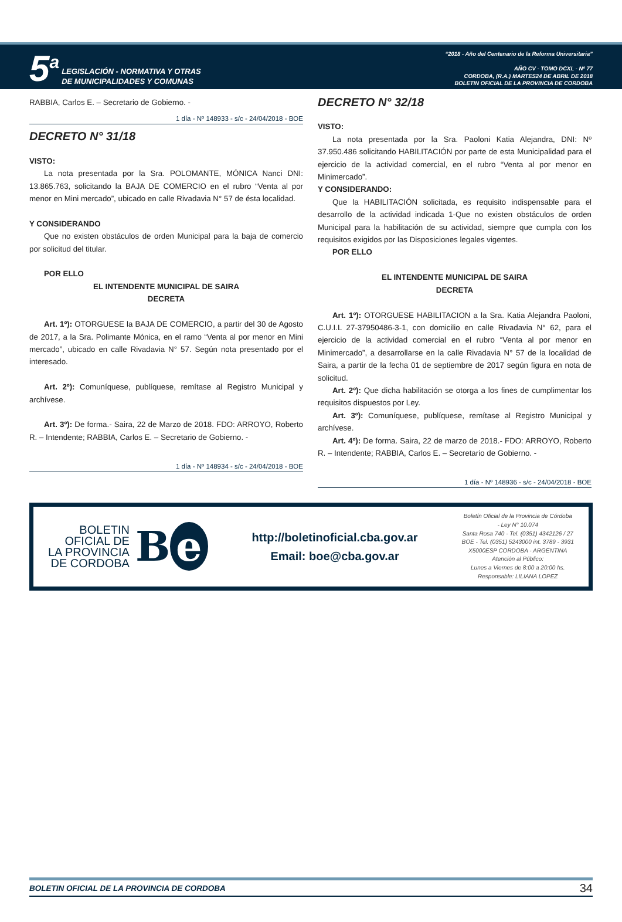5<sup>a</sup>
LEGISLACIÓN - NORMATIVA Y OTRAS
DE MUNICIPALIDADES Y COMUNAS
“2018 - Año del Centenario de la Reforma Universitaria”
AÑO CV - TOMO DCXL - Nº 77
CORDOBA, (R.A.) MARTES24 DE ABRIL DE 2018
BOLETIN OFICIAL DE LA PROVINCIA DE CORDOBA
RABBIA, Carlos E. – Secretario de Gobierno. -
1 día - Nº 148933 - s/c - 24/04/2018 - BOE
DECRETO N° 31/18
VISTO:
La nota presentada por la Sra. POLOMANTE, MÓNICA Nanci DNI: 13.865.763, solicitando la BAJA DE COMERCIO en el rubro “Venta al por menor en Mini mercado”, ubicado en calle Rivadavia N° 57 de ésta localidad.
Y CONSIDERANDO
Que no existen obstáculos de orden Municipal para la baja de comercio por solicitud del titular.
POR ELLO
EL INTENDENTE MUNICIPAL DE SAIRA
DECRETA
Art. 1º): OTORGUESE la BAJA DE COMERCIO, a partir del 30 de Agosto de 2017, a la Sra. Polimante Mónica, en el ramo “Venta al por menor en Mini mercado”, ubicado en calle Rivadavia N° 57. Según nota presentado por el interesado.
Art. 2º): Comuníquese, publíquese, remítase al Registro Municipal y archívese.
Art. 3º): De forma.- Saira, 22 de Marzo de 2018. FDO: ARROYO, Roberto R. – Intendente; RABBIA, Carlos E. – Secretario de Gobierno. -
1 día - Nº 148934 - s/c - 24/04/2018 - BOE
DECRETO N° 32/18
VISTO:
La nota presentada por la Sra. Paoloni Katia Alejandra, DNI: Nº 37.950.486 solicitando HABILITACIÓN por parte de esta Municipalidad para el ejercicio de la actividad comercial, en el rubro “Venta al por menor en Minimercado”.
Y CONSIDERANDO:
Que la HABILITACIÓN solicitada, es requisito indispensable para el desarrollo de la actividad indicada 1-Que no existen obstáculos de orden Municipal para la habilitación de su actividad, siempre que cumpla con los requisitos exigidos por las Disposiciones legales vigentes.
POR ELLO
EL INTENDENTE MUNICIPAL DE SAIRA
DECRETA
Art. 1º): OTORGUESE HABILITACION a la Sra. Katia Alejandra Paoloni, C.U.I.L 27-37950486-3-1, con domicilio en calle Rivadavia N° 62, para el ejercicio de la actividad comercial en el rubro “Venta al por menor en Minimercado”, a desarrollarse en la calle Rivadavia N° 57 de la localidad de Saira, a partir de la fecha 01 de septiembre de 2017 según figura en nota de solicitud.
Art. 2º): Que dicha habilitación se otorga a los fines de cumplimentar los requisitos dispuestos por Ley.
Art. 3º): Comuníquese, publíquese, remítase al Registro Municipal y archívese.
Art. 4º): De forma. Saira, 22 de marzo de 2018.- FDO: ARROYO, Roberto R. – Intendente; RABBIA, Carlos E. – Secretario de Gobierno. -
1 día - Nº 148936 - s/c - 24/04/2018 - BOE
BOLETIN
OFICIAL DE
LA PROVINCIA
DE CORDOBA
B e
http://boletinoficial.cba.gov.ar
Email: boe@cba.gov.ar
Boletín Oficial de la Provincia de Córdoba
- Ley N° 10.074
Santa Rosa 740 - Tel. (0351) 4342126 / 27
BOE - Tel. (0351) 5243000 int. 3789 - 3931
X5000ESP CORDOBA - ARGENTINA
Atención al Público:
Lunes a Viernes de 8:00 a 20:00 hs.
Responsable: LILIANA LOPEZ
BOLETIN OFICIAL DE LA PROVINCIA DE CORDOBA 34